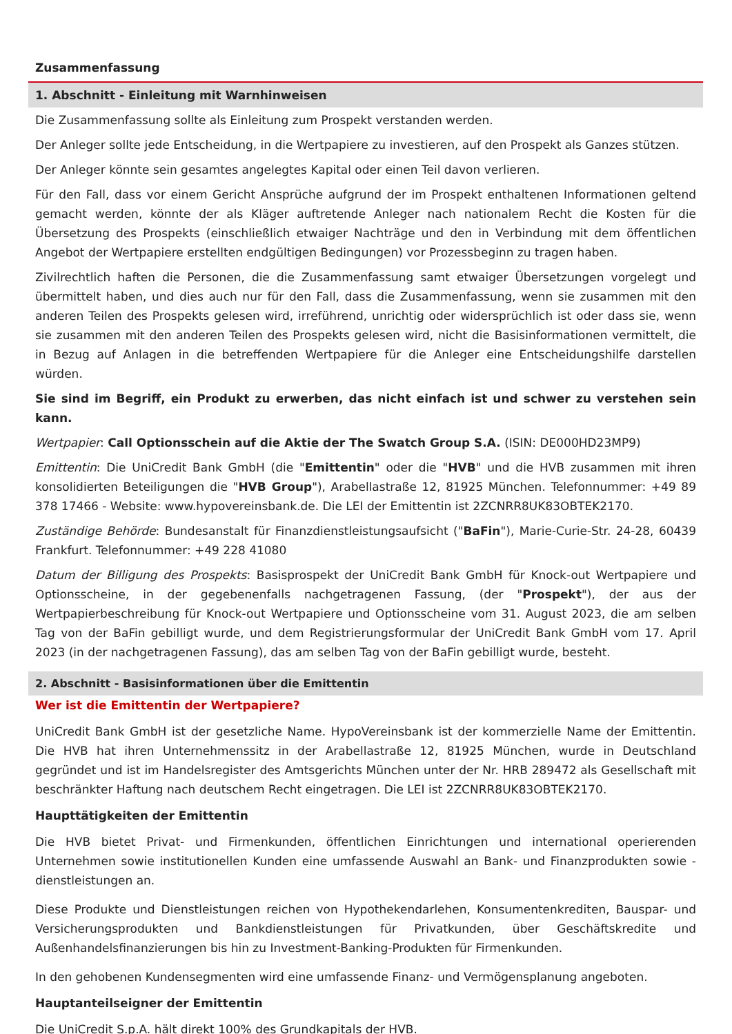Zusammenfassung
1. Abschnitt - Einleitung mit Warnhinweisen
Die Zusammenfassung sollte als Einleitung zum Prospekt verstanden werden.
Der Anleger sollte jede Entscheidung, in die Wertpapiere zu investieren, auf den Prospekt als Ganzes stützen.
Der Anleger könnte sein gesamtes angelegtes Kapital oder einen Teil davon verlieren.
Für den Fall, dass vor einem Gericht Ansprüche aufgrund der im Prospekt enthaltenen Informationen geltend gemacht werden, könnte der als Kläger auftretende Anleger nach nationalem Recht die Kosten für die Übersetzung des Prospekts (einschließlich etwaiger Nachträge und den in Verbindung mit dem öffentlichen Angebot der Wertpapiere erstellten endgültigen Bedingungen) vor Prozessbeginn zu tragen haben.
Zivilrechtlich haften die Personen, die die Zusammenfassung samt etwaiger Übersetzungen vorgelegt und übermittelt haben, und dies auch nur für den Fall, dass die Zusammenfassung, wenn sie zusammen mit den anderen Teilen des Prospekts gelesen wird, irreführend, unrichtig oder widersprüchlich ist oder dass sie, wenn sie zusammen mit den anderen Teilen des Prospekts gelesen wird, nicht die Basisinformationen vermittelt, die in Bezug auf Anlagen in die betreffenden Wertpapiere für die Anleger eine Entscheidungshilfe darstellen würden.
Sie sind im Begriff, ein Produkt zu erwerben, das nicht einfach ist und schwer zu verstehen sein kann.
Wertpapier: Call Optionsschein auf die Aktie der The Swatch Group S.A. (ISIN: DE000HD23MP9)
Emittentin: Die UniCredit Bank GmbH (die "Emittentin" oder die "HVB" und die HVB zusammen mit ihren konsolidierten Beteiligungen die "HVB Group"), Arabellastraße 12, 81925 München. Telefonnummer: +49 89 378 17466 - Website: www.hypovereinsbank.de. Die LEI der Emittentin ist 2ZCNRR8UK83OBTEK2170.
Zuständige Behörde: Bundesanstalt für Finanzdienstleistungsaufsicht ("BaFin"), Marie-Curie-Str. 24-28, 60439 Frankfurt. Telefonnummer: +49 228 41080
Datum der Billigung des Prospekts: Basisprospekt der UniCredit Bank GmbH für Knock-out Wertpapiere und Optionsscheine, in der gegebenenfalls nachgetragenen Fassung, (der "Prospekt"), der aus der Wertpapierbeschreibung für Knock-out Wertpapiere und Optionsscheine vom 31. August 2023, die am selben Tag von der BaFin gebilligt wurde, und dem Registrierungsformular der UniCredit Bank GmbH vom 17. April 2023 (in der nachgetragenen Fassung), das am selben Tag von der BaFin gebilligt wurde, besteht.
2. Abschnitt - Basisinformationen über die Emittentin
Wer ist die Emittentin der Wertpapiere?
UniCredit Bank GmbH ist der gesetzliche Name. HypoVereinsbank ist der kommerzielle Name der Emittentin. Die HVB hat ihren Unternehmenssitz in der Arabellastraße 12, 81925 München, wurde in Deutschland gegründet und ist im Handelsregister des Amtsgerichts München unter der Nr. HRB 289472 als Gesellschaft mit beschränkter Haftung nach deutschem Recht eingetragen. Die LEI ist 2ZCNRR8UK83OBTEK2170.
Haupttätigkeiten der Emittentin
Die HVB bietet Privat- und Firmenkunden, öffentlichen Einrichtungen und international operierenden Unternehmen sowie institutionellen Kunden eine umfassende Auswahl an Bank- und Finanzprodukten sowie -dienstleistungen an.
Diese Produkte und Dienstleistungen reichen von Hypothekendarlehen, Konsumentenkrediten, Bauspar- und Versicherungsprodukten und Bankdienstleistungen für Privatkunden, über Geschäftskredite und Außenhandelsfinanzierungen bis hin zu Investment-Banking-Produkten für Firmenkunden.
In den gehobenen Kundensegmenten wird eine umfassende Finanz- und Vermögensplanung angeboten.
Hauptanteilseigner der Emittentin
Die UniCredit S.p.A. hält direkt 100% des Grundkapitals der HVB.